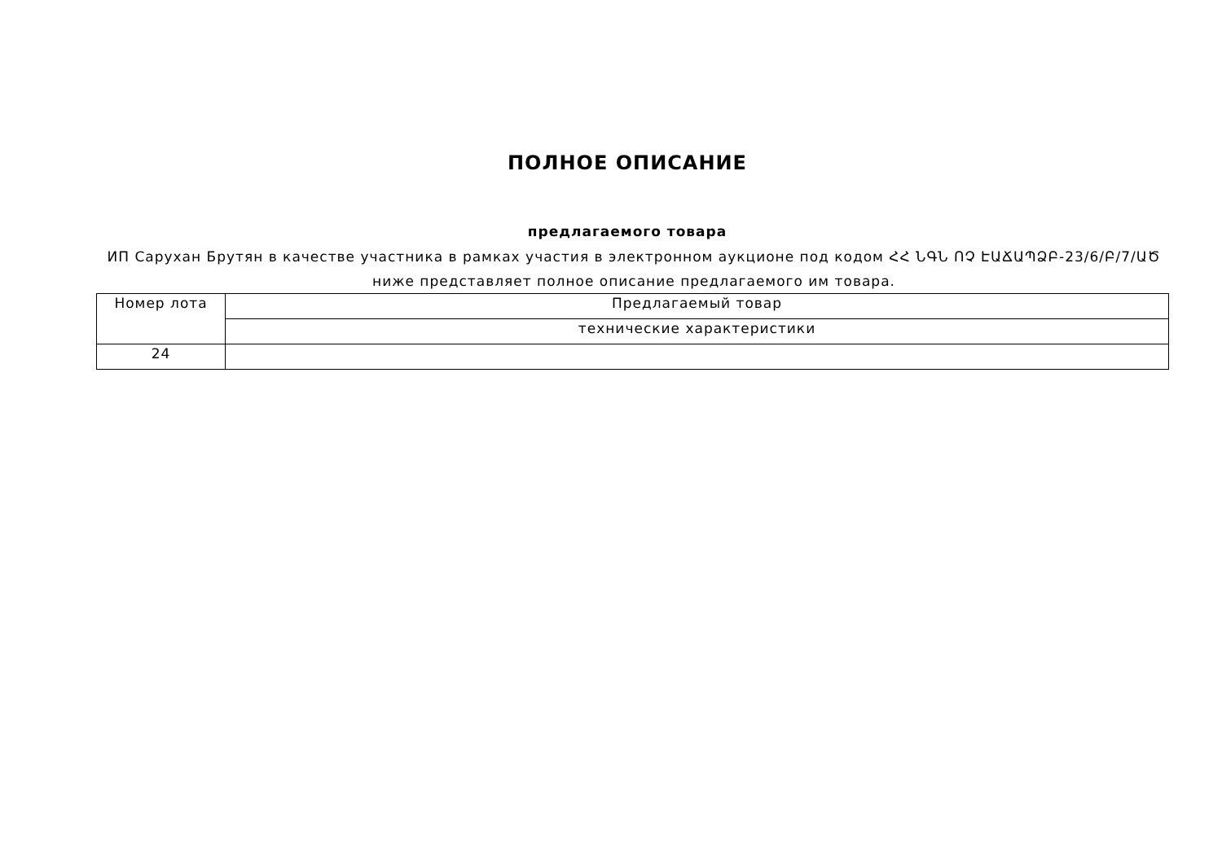ПОЛНОЕ ОПИСАНИЕ
предлагаемого товара
ИП Саруxан Брутян в качестве участника в рамках участия в электронном аукционе под кодом ՀՀ ՆԳՆ ՈՉ ԷԱՃԱՊՁԲ-23/6/Բ/7/ԱԾ ниже представляет полное описание предлагаемого им товара.
| Номер лота | Предлагаемый товар |
| --- | --- |
| | технические характеристики |
| 24 | |